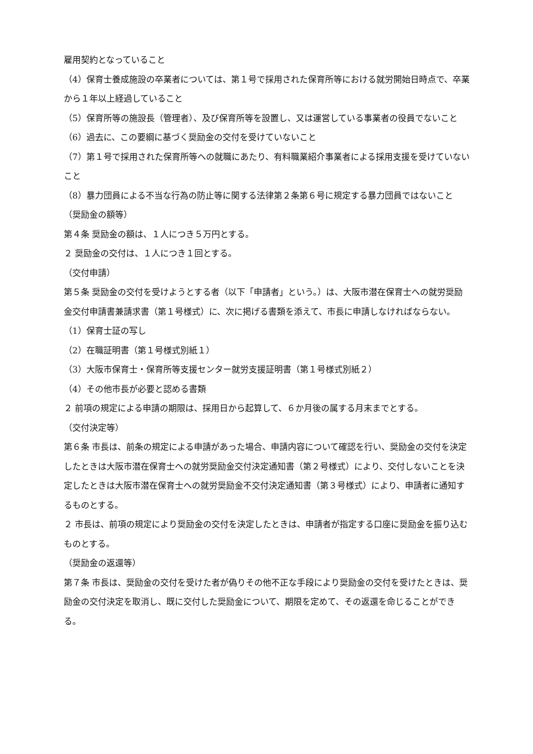雇用契約となっていること
（4）保育士養成施設の卒業者については、第１号で採用された保育所等における就労開始日時点で、卒業から１年以上経過していること
（5）保育所等の施設長（管理者）、及び保育所等を設置し、又は運営している事業者の役員でないこと
（6）過去に、この要綱に基づく奨励金の交付を受けていないこと
（7）第１号で採用された保育所等への就職にあたり、有料職業紹介事業者による採用支援を受けていないこと
（8）暴力団員による不当な行為の防止等に関する法律第２条第６号に規定する暴力団員ではないこと
（奨励金の額等）
第４条 奨励金の額は、１人につき５万円とする。
２ 奨励金の交付は、１人につき１回とする。
（交付申請）
第５条 奨励金の交付を受けようとする者（以下「申請者」という。）は、大阪市潜在保育士への就労奨励金交付申請書兼請求書（第１号様式）に、次に掲げる書類を添えて、市長に申請しなければならない。
（1）保育士証の写し
（2）在職証明書（第１号様式別紙１）
（3）大阪市保育士・保育所等支援センター就労支援証明書（第１号様式別紙２）
（4）その他市長が必要と認める書類
２ 前項の規定による申請の期限は、採用日から起算して、６か月後の属する月末までとする。
（交付決定等）
第６条 市長は、前条の規定による申請があった場合、申請内容について確認を行い、奨励金の交付を決定したときは大阪市潜在保育士への就労奨励金交付決定通知書（第２号様式）により、交付しないことを決定したときは大阪市潜在保育士への就労奨励金不交付決定通知書（第３号様式）により、申請者に通知するものとする。
２ 市長は、前項の規定により奨励金の交付を決定したときは、申請者が指定する口座に奨励金を振り込むものとする。
（奨励金の返還等）
第７条 市長は、奨励金の交付を受けた者が偽りその他不正な手段により奨励金の交付を受けたときは、奨励金の交付決定を取消し、既に交付した奨励金について、期限を定めて、その返還を命じることができる。